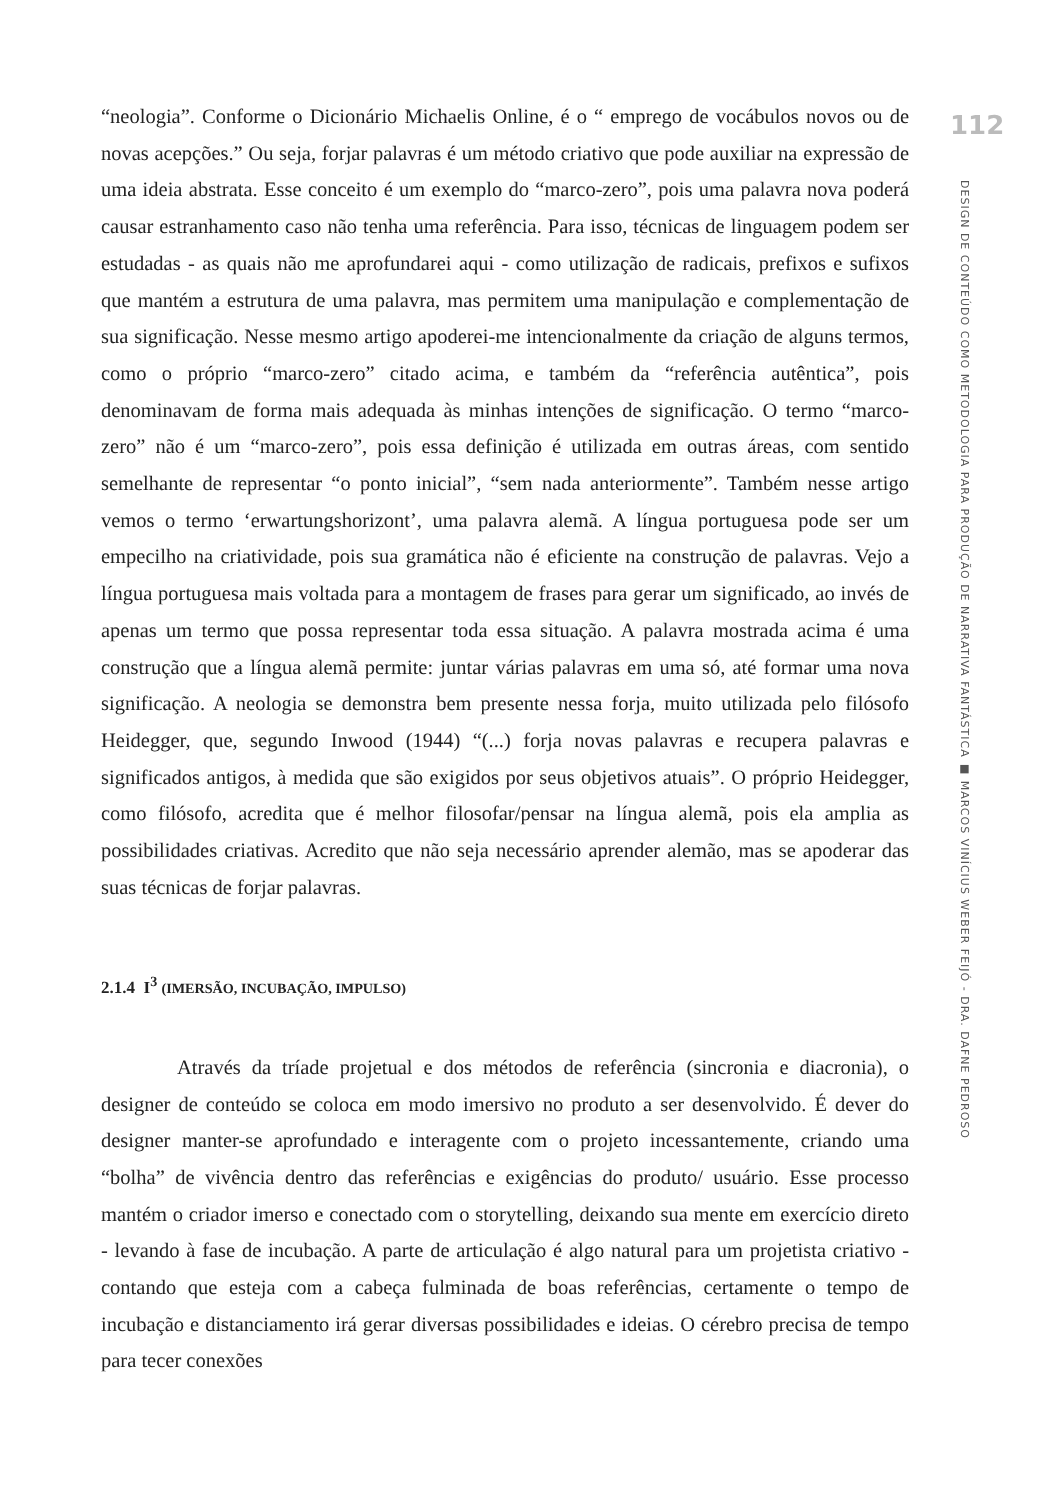“neologia”. Conforme o Dicionário Michaelis Online, é o “ emprego de vocábulos novos ou de novas acepções.” Ou seja, forjar palavras é um método criativo que pode auxiliar na expressão de uma ideia abstrata. Esse conceito é um exemplo do “marco-zero”, pois uma palavra nova poderá causar estranhamento caso não tenha uma referência. Para isso, técnicas de linguagem podem ser estudadas - as quais não me aprofundarei aqui - como utilização de radicais, prefixos e sufixos que mantém a estrutura de uma palavra, mas permitem uma manipulação e complementação de sua significação. Nesse mesmo artigo apoderei-me intencionalmente da criação de alguns termos, como o próprio “marco-zero” citado acima, e também da “referência autêntica”, pois denominavam de forma mais adequada às minhas intenções de significação. O termo “marco-zero” não é um “marco-zero”, pois essa definição é utilizada em outras áreas, com sentido semelhante de representar “o ponto inicial”, “sem nada anteriormente”. Também nesse artigo vemos o termo ‘erwartungshorizont’, uma palavra alemã. A língua portuguesa pode ser um empecilho na criatividade, pois sua gramática não é eficiente na construção de palavras. Vejo a língua portuguesa mais voltada para a montagem de frases para gerar um significado, ao invés de apenas um termo que possa representar toda essa situação. A palavra mostrada acima é uma construção que a língua alemã permite: juntar várias palavras em uma só, até formar uma nova significação. A neologia se demonstra bem presente nessa forja, muito utilizada pelo filósofo Heidegger, que, segundo Inwood (1944) “(...) forja novas palavras e recupera palavras e significados antigos, à medida que são exigidos por seus objetivos atuais”. O próprio Heidegger, como filósofo, acredita que é melhor filosofar/pensar na língua alemã, pois ela amplia as possibilidades criativas. Acredito que não seja necessário aprender alemão, mas se apoderar das suas técnicas de forjar palavras.
2.1.4 I<sup>3</sup> (IMERSÃO, INCUBAÇÃO, IMPULSO)
Através da tríade projetual e dos métodos de referência (sincronia e diacronia), o designer de conteúdo se coloca em modo imersivo no produto a ser desenvolvido. É dever do designer manter-se aprofundado e interagente com o projeto incessantemente, criando uma “bolha” de vivência dentro das referências e exigências do produto/ usuário. Esse processo mantém o criador imerso e conectado com o storytelling, deixando sua mente em exercício direto - levando à fase de incubação. A parte de articulação é algo natural para um projetista criativo - contando que esteja com a cabeça fulminada de boas referências, certamente o tempo de incubação e distanciamento irá gerar diversas possibilidades e ideias. O cérebro precisa de tempo para tecer conexões
112
DESIGN DE CONTEÚDO COMO METODOLOGIA PARA PRODUÇÃO DE NARRATIVA FANTÁSTICA ■ MARCOS VINÍCIUS WEBER FEIJÓ - DRA. DAFNE PEDROSO